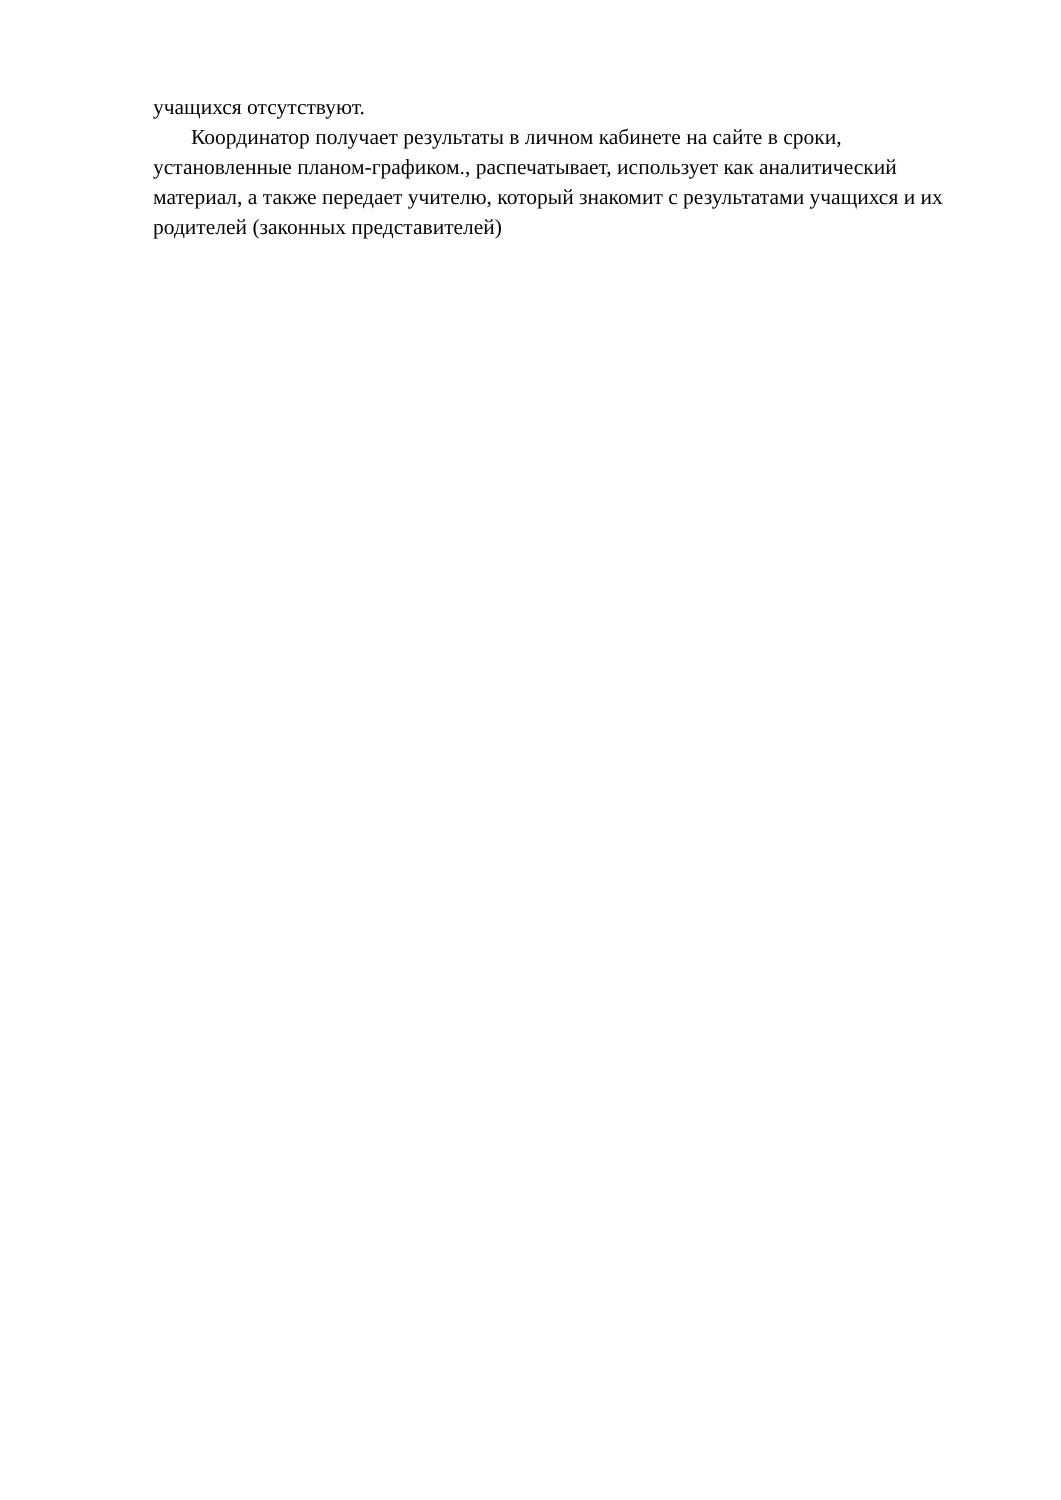учащихся отсутствуют.
Координатор получает результаты в личном кабинете на сайте в сроки, установленные планом-графиком., распечатывает, использует как аналитический материал, а также передает учителю, который знакомит с результатами учащихся и их родителей (законных представителей)